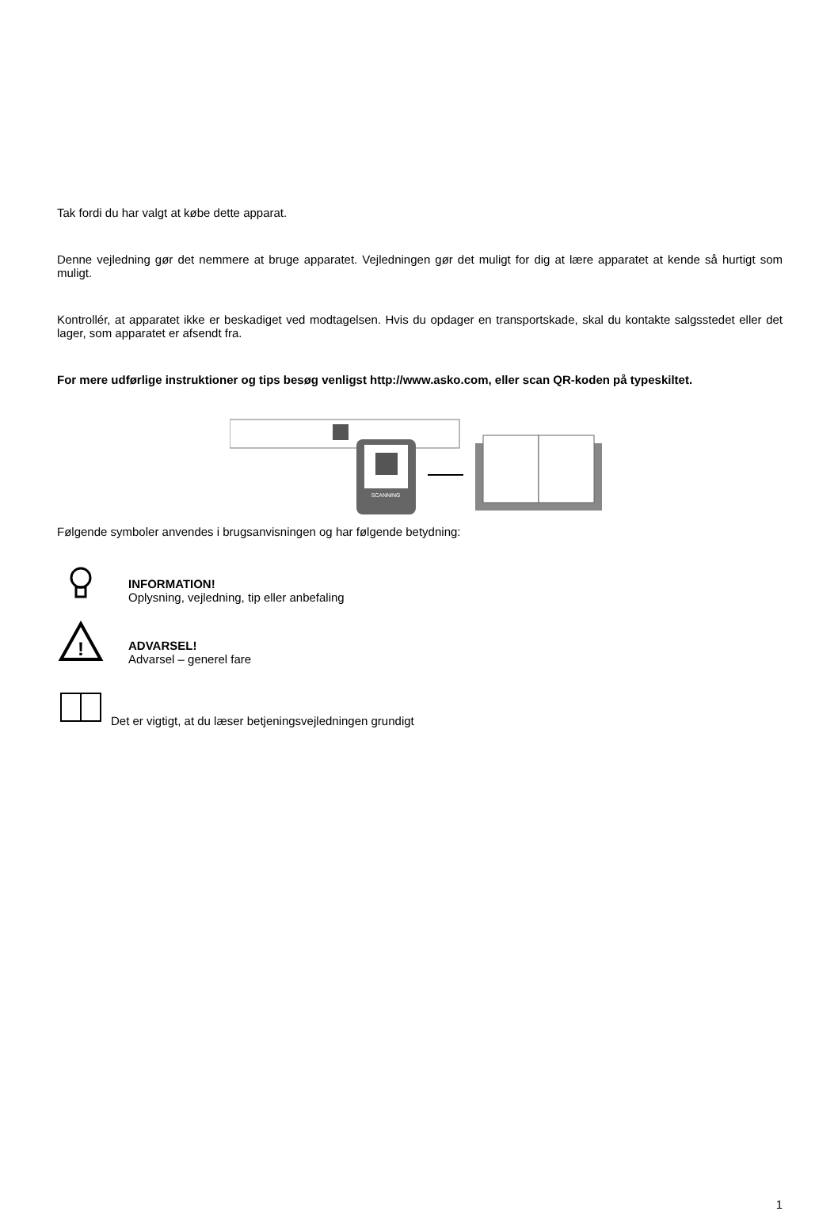Tak fordi du har valgt at købe dette apparat.
Denne vejledning gør det nemmere at bruge apparatet. Vejledningen gør det muligt for dig at lære apparatet at kende så hurtigt som muligt.
Kontrollér, at apparatet ikke er beskadiget ved modtagelsen. Hvis du opdager en transportskade, skal du kontakte salgsstedet eller det lager, som apparatet er afsendt fra.
For mere udførlige instruktioner og tips besøg venligst http://www.asko.com, eller scan QR-koden på typeskiltet.
SCANNING
Følgende symboler anvendes i brugsanvisningen og har følgende betydning:
INFORMATION!
Oplysning, vejledning, tip eller anbefaling
!
ADVARSEL!
Advarsel – generel fare
Det er vigtigt, at du læser betjeningsvejledningen grundigt
1